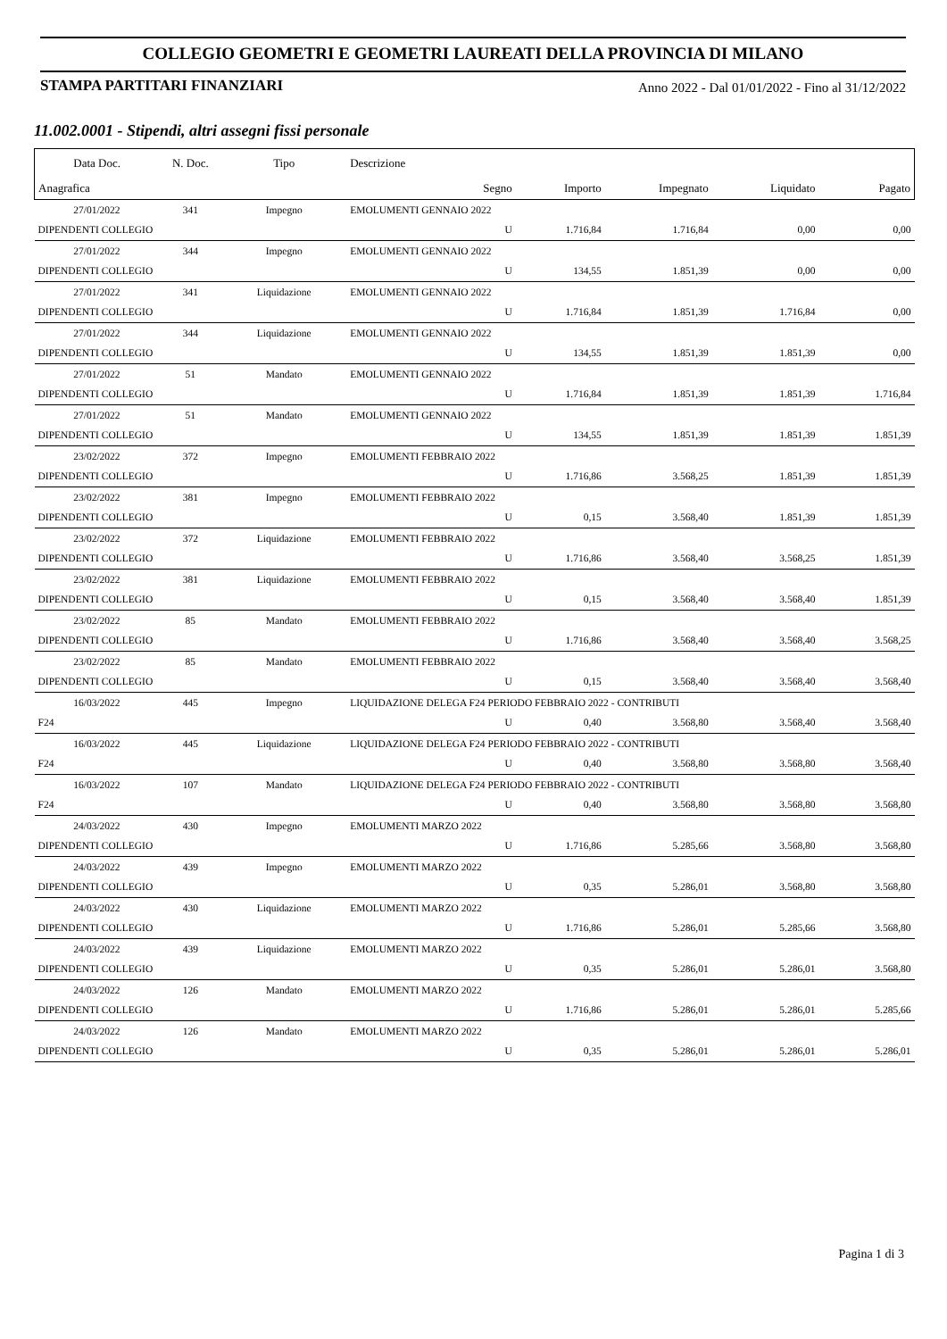COLLEGIO GEOMETRI E GEOMETRI LAUREATI DELLA PROVINCIA DI MILANO
STAMPA PARTITARI FINANZIARI Anno 2022 - Dal 01/01/2022 - Fino al 31/12/2022
11.002.0001 - Stipendi, altri assegni fissi personale
| Data Doc. | N. Doc. | Tipo | Descrizione | | | | |
| --- | --- | --- | --- | --- | --- | --- | --- |
| Anagrafica | | | Segno | Importo | Impegnato | Liquidato | Pagato |
| 27/01/2022 | 341 | Impegno | EMOLUMENTI GENNAIO 2022 | | | | |
| DIPENDENTI COLLEGIO | | | U | 1.716,84 | 1.716,84 | 0,00 | 0,00 |
| 27/01/2022 | 344 | Impegno | EMOLUMENTI GENNAIO 2022 | | | | |
| DIPENDENTI COLLEGIO | | | U | 134,55 | 1.851,39 | 0,00 | 0,00 |
| 27/01/2022 | 341 | Liquidazione | EMOLUMENTI GENNAIO 2022 | | | | |
| DIPENDENTI COLLEGIO | | | U | 1.716,84 | 1.851,39 | 1.716,84 | 0,00 |
| 27/01/2022 | 344 | Liquidazione | EMOLUMENTI GENNAIO 2022 | | | | |
| DIPENDENTI COLLEGIO | | | U | 134,55 | 1.851,39 | 1.851,39 | 0,00 |
| 27/01/2022 | 51 | Mandato | EMOLUMENTI GENNAIO 2022 | | | | |
| DIPENDENTI COLLEGIO | | | U | 1.716,84 | 1.851,39 | 1.851,39 | 1.716,84 |
| 27/01/2022 | 51 | Mandato | EMOLUMENTI GENNAIO 2022 | | | | |
| DIPENDENTI COLLEGIO | | | U | 134,55 | 1.851,39 | 1.851,39 | 1.851,39 |
| 23/02/2022 | 372 | Impegno | EMOLUMENTI FEBBRAIO 2022 | | | | |
| DIPENDENTI COLLEGIO | | | U | 1.716,86 | 3.568,25 | 1.851,39 | 1.851,39 |
| 23/02/2022 | 381 | Impegno | EMOLUMENTI FEBBRAIO 2022 | | | | |
| DIPENDENTI COLLEGIO | | | U | 0,15 | 3.568,40 | 1.851,39 | 1.851,39 |
| 23/02/2022 | 372 | Liquidazione | EMOLUMENTI FEBBRAIO 2022 | | | | |
| DIPENDENTI COLLEGIO | | | U | 1.716,86 | 3.568,40 | 3.568,25 | 1.851,39 |
| 23/02/2022 | 381 | Liquidazione | EMOLUMENTI FEBBRAIO 2022 | | | | |
| DIPENDENTI COLLEGIO | | | U | 0,15 | 3.568,40 | 3.568,40 | 1.851,39 |
| 23/02/2022 | 85 | Mandato | EMOLUMENTI FEBBRAIO 2022 | | | | |
| DIPENDENTI COLLEGIO | | | U | 1.716,86 | 3.568,40 | 3.568,40 | 3.568,25 |
| 23/02/2022 | 85 | Mandato | EMOLUMENTI FEBBRAIO 2022 | | | | |
| DIPENDENTI COLLEGIO | | | U | 0,15 | 3.568,40 | 3.568,40 | 3.568,40 |
| 16/03/2022 | 445 | Impegno | LIQUIDAZIONE DELEGA F24 PERIODO FEBBRAIO 2022 - CONTRIBUTI | | | | |
| F24 | | | U | 0,40 | 3.568,80 | 3.568,40 | 3.568,40 |
| 16/03/2022 | 445 | Liquidazione | LIQUIDAZIONE DELEGA F24 PERIODO FEBBRAIO 2022 - CONTRIBUTI | | | | |
| F24 | | | U | 0,40 | 3.568,80 | 3.568,80 | 3.568,40 |
| 16/03/2022 | 107 | Mandato | LIQUIDAZIONE DELEGA F24 PERIODO FEBBRAIO 2022 - CONTRIBUTI | | | | |
| F24 | | | U | 0,40 | 3.568,80 | 3.568,80 | 3.568,80 |
| 24/03/2022 | 430 | Impegno | EMOLUMENTI MARZO 2022 | | | | |
| DIPENDENTI COLLEGIO | | | U | 1.716,86 | 5.285,66 | 3.568,80 | 3.568,80 |
| 24/03/2022 | 439 | Impegno | EMOLUMENTI MARZO 2022 | | | | |
| DIPENDENTI COLLEGIO | | | U | 0,35 | 5.286,01 | 3.568,80 | 3.568,80 |
| 24/03/2022 | 430 | Liquidazione | EMOLUMENTI MARZO 2022 | | | | |
| DIPENDENTI COLLEGIO | | | U | 1.716,86 | 5.286,01 | 5.285,66 | 3.568,80 |
| 24/03/2022 | 439 | Liquidazione | EMOLUMENTI MARZO 2022 | | | | |
| DIPENDENTI COLLEGIO | | | U | 0,35 | 5.286,01 | 5.286,01 | 3.568,80 |
| 24/03/2022 | 126 | Mandato | EMOLUMENTI MARZO 2022 | | | | |
| DIPENDENTI COLLEGIO | | | U | 1.716,86 | 5.286,01 | 5.286,01 | 5.285,66 |
| 24/03/2022 | 126 | Mandato | EMOLUMENTI MARZO 2022 | | | | |
| DIPENDENTI COLLEGIO | | | U | 0,35 | 5.286,01 | 5.286,01 | 5.286,01 |
Pagina 1 di 3